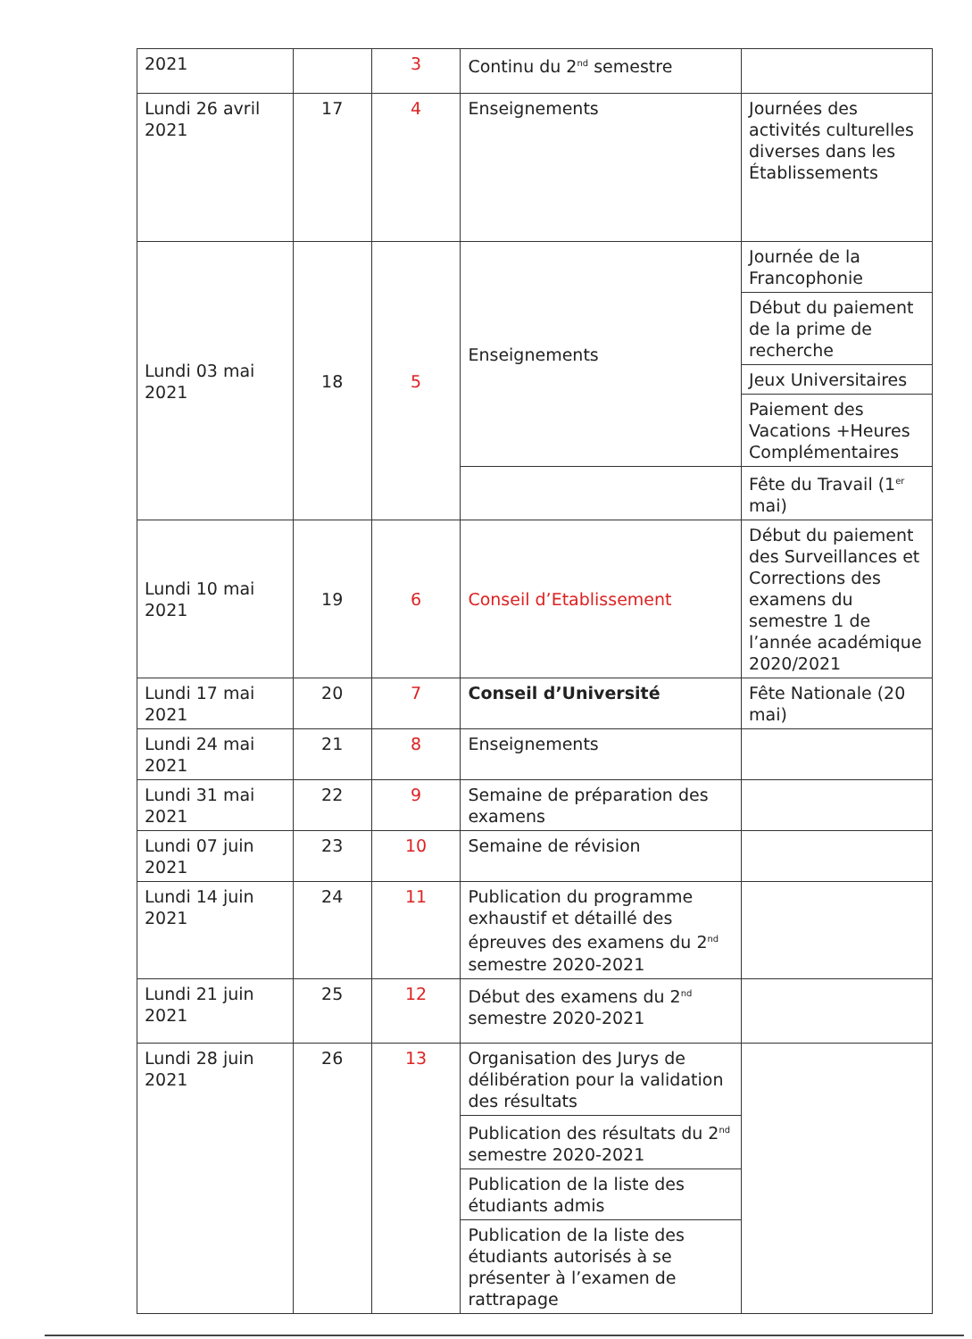| 2021 | | 3 | Continu du 2<sup>nd</sup> semestre | |
| Lundi 26 avril 2021 | 17 | 4 | Enseignements | Journées des activités culturelles diverses dans les Établissements |
| Lundi 03 mai 2021 | 18 | 5 | Enseignements | Journée de la Francophonie |
| | | | | Début du paiement de la prime de recherche |
| | | | | Jeux Universitaires |
| | | | | Paiement des Vacations +Heures Complémentaires |
| | | | | Fête du Travail (1<sup>er</sup> mai) |
| Lundi 10 mai 2021 | 19 | 6 | Conseil d’Etablissement | Début du paiement des Surveillances et Corrections des examens du semestre 1 de l’année académique 2020/2021 |
| Lundi 17 mai 2021 | 20 | 7 | Conseil d’Université | Fête Nationale (20 mai) |
| Lundi 24 mai 2021 | 21 | 8 | Enseignements | |
| Lundi 31 mai 2021 | 22 | 9 | Semaine de préparation des examens | |
| Lundi 07 juin 2021 | 23 | 10 | Semaine de révision | |
| Lundi 14 juin 2021 | 24 | 11 | Publication du programme exhaustif et détaillé des épreuves des examens du 2<sup>nd</sup> semestre 2020-2021 | |
| Lundi 21 juin 2021 | 25 | 12 | Début des examens du 2<sup>nd</sup> semestre 2020-2021 | |
| Lundi 28 juin 2021 | 26 | 13 | Organisation des Jurys de délibération pour la validation des résultats | |
| | | | Publication des résultats du 2<sup>nd</sup> semestre 2020-2021 | |
| | | | Publication de la liste des étudiants admis | |
| | | | Publication de la liste des étudiants autorisés à se présenter à l’examen de rattrapage | |